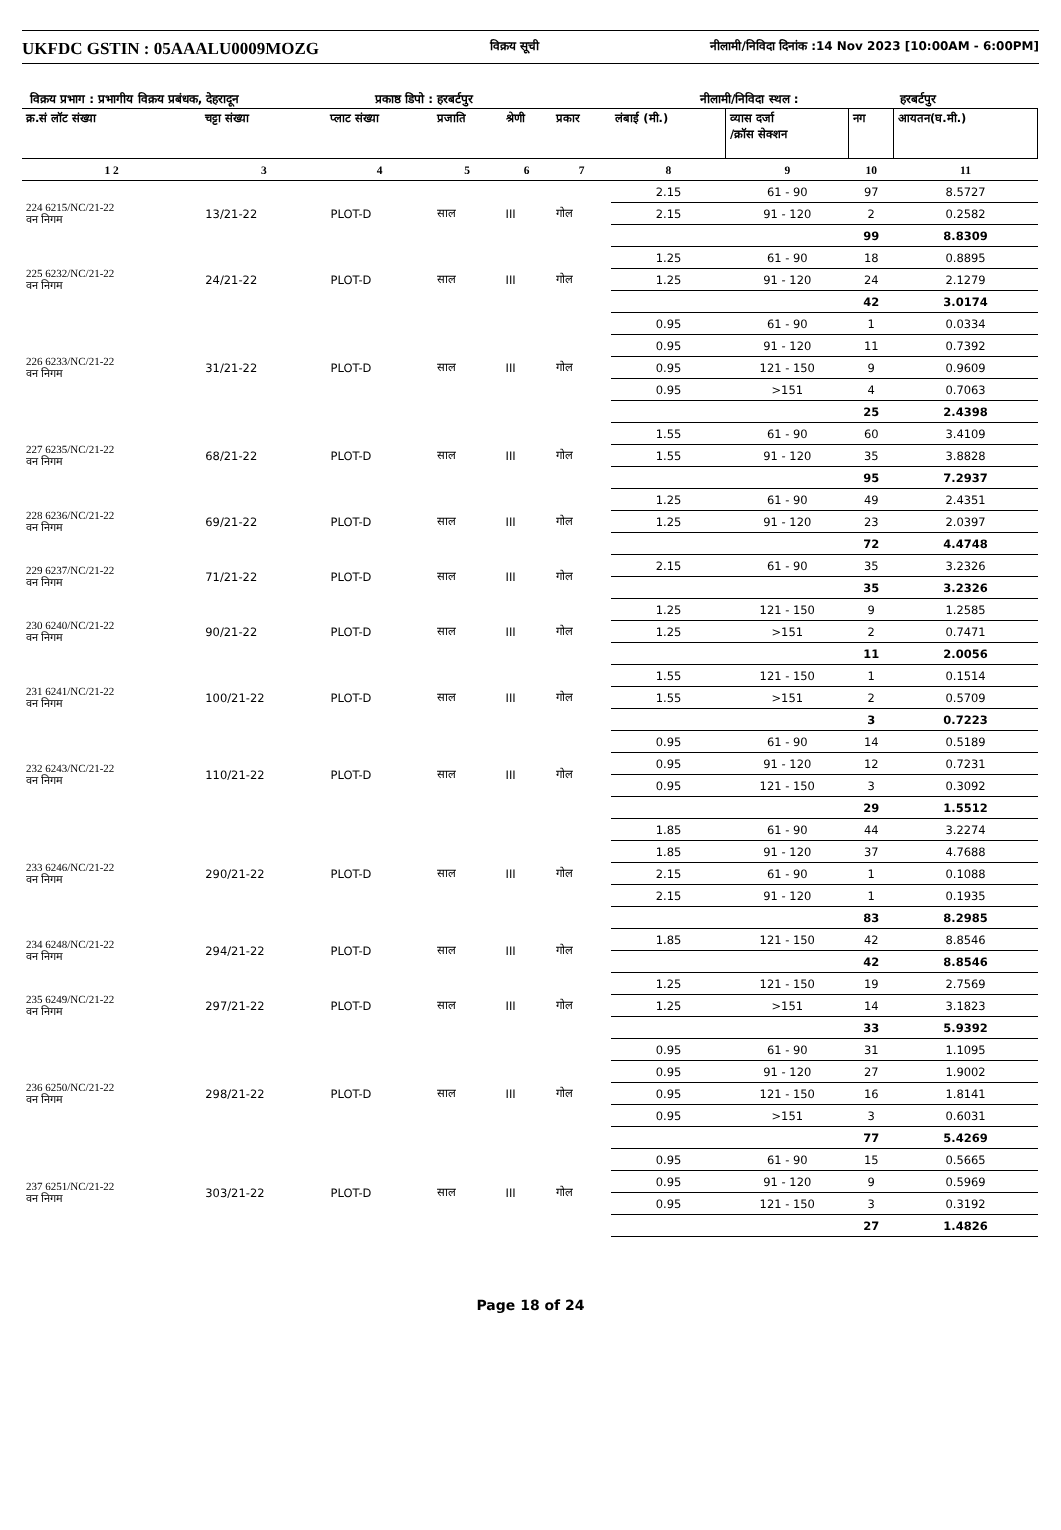UKFDC GSTIN : 05AAALU0009MOZG विक्रय सूची नीलामी/निविदा दिनांक :14 Nov 2023 [10:00AM - 6:00PM]
विक्रय प्रभाग : प्रभागीय विक्रय प्रबंधक, देहरादून प्रकाष्ठ डिपो : हरबर्टपुर नीलामी/निविदा स्थल : हरबर्टपुर
| क्र.सं लॉट संख्या | चट्टा संख्या | प्लाट संख्या | प्रजाति | श्रेणी | प्रकार | लंबाई (मी.) | व्यास दर्जा /क्रॉस सेक्शन | नग | आयतन(घ.मी.) |
| --- | --- | --- | --- | --- | --- | --- | --- | --- | --- |
| 1 2 | 3 | 4 | 5 | 6 | 7 | 8 | 9 | 10 | 11 |
| 224 6215/NC/21-22 वन निगम | 13/21-22 | PLOT-D | साल | III | गोल | 2.15 | 61 - 90 | 97 | 8.5727 |
| | | | | | | 2.15 | 91 - 120 | 2 | 0.2582 |
| | | | | | | | | 99 | 8.8309 |
| 225 6232/NC/21-22 वन निगम | 24/21-22 | PLOT-D | साल | III | गोल | 1.25 | 61 - 90 | 18 | 0.8895 |
| | | | | | | 1.25 | 91 - 120 | 24 | 2.1279 |
| | | | | | | | | 42 | 3.0174 |
| 226 6233/NC/21-22 वन निगम | 31/21-22 | PLOT-D | साल | III | गोल | 0.95 | 61 - 90 | 1 | 0.0334 |
| | | | | | | 0.95 | 91 - 120 | 11 | 0.7392 |
| | | | | | | 0.95 | 121 - 150 | 9 | 0.9609 |
| | | | | | | 0.95 | >151 | 4 | 0.7063 |
| | | | | | | | | 25 | 2.4398 |
| 227 6235/NC/21-22 वन निगम | 68/21-22 | PLOT-D | साल | III | गोल | 1.55 | 61 - 90 | 60 | 3.4109 |
| | | | | | | 1.55 | 91 - 120 | 35 | 3.8828 |
| | | | | | | | | 95 | 7.2937 |
| 228 6236/NC/21-22 वन निगम | 69/21-22 | PLOT-D | साल | III | गोल | 1.25 | 61 - 90 | 49 | 2.4351 |
| | | | | | | 1.25 | 91 - 120 | 23 | 2.0397 |
| | | | | | | | | 72 | 4.4748 |
| 229 6237/NC/21-22 वन निगम | 71/21-22 | PLOT-D | साल | III | गोल | 2.15 | 61 - 90 | 35 | 3.2326 |
| | | | | | | | | 35 | 3.2326 |
| 230 6240/NC/21-22 वन निगम | 90/21-22 | PLOT-D | साल | III | गोल | 1.25 | 121 - 150 | 9 | 1.2585 |
| | | | | | | 1.25 | >151 | 2 | 0.7471 |
| | | | | | | | | 11 | 2.0056 |
| 231 6241/NC/21-22 वन निगम | 100/21-22 | PLOT-D | साल | III | गोल | 1.55 | 121 - 150 | 1 | 0.1514 |
| | | | | | | 1.55 | >151 | 2 | 0.5709 |
| | | | | | | | | 3 | 0.7223 |
| 232 6243/NC/21-22 वन निगम | 110/21-22 | PLOT-D | साल | III | गोल | 0.95 | 61 - 90 | 14 | 0.5189 |
| | | | | | | 0.95 | 91 - 120 | 12 | 0.7231 |
| | | | | | | 0.95 | 121 - 150 | 3 | 0.3092 |
| | | | | | | | | 29 | 1.5512 |
| 233 6246/NC/21-22 वन निगम | 290/21-22 | PLOT-D | साल | III | गोल | 1.85 | 61 - 90 | 44 | 3.2274 |
| | | | | | | 1.85 | 91 - 120 | 37 | 4.7688 |
| | | | | | | 2.15 | 61 - 90 | 1 | 0.1088 |
| | | | | | | 2.15 | 91 - 120 | 1 | 0.1935 |
| | | | | | | | | 83 | 8.2985 |
| 234 6248/NC/21-22 वन निगम | 294/21-22 | PLOT-D | साल | III | गोल | 1.85 | 121 - 150 | 42 | 8.8546 |
| | | | | | | | | 42 | 8.8546 |
| 235 6249/NC/21-22 वन निगम | 297/21-22 | PLOT-D | साल | III | गोल | 1.25 | 121 - 150 | 19 | 2.7569 |
| | | | | | | 1.25 | >151 | 14 | 3.1823 |
| | | | | | | | | 33 | 5.9392 |
| 236 6250/NC/21-22 वन निगम | 298/21-22 | PLOT-D | साल | III | गोल | 0.95 | 61 - 90 | 31 | 1.1095 |
| | | | | | | 0.95 | 91 - 120 | 27 | 1.9002 |
| | | | | | | 0.95 | 121 - 150 | 16 | 1.8141 |
| | | | | | | 0.95 | >151 | 3 | 0.6031 |
| | | | | | | | | 77 | 5.4269 |
| 237 6251/NC/21-22 वन निगम | 303/21-22 | PLOT-D | साल | III | गोल | 0.95 | 61 - 90 | 15 | 0.5665 |
| | | | | | | 0.95 | 91 - 120 | 9 | 0.5969 |
| | | | | | | 0.95 | 121 - 150 | 3 | 0.3192 |
| | | | | | | | | 27 | 1.4826 |
Page 18 of 24